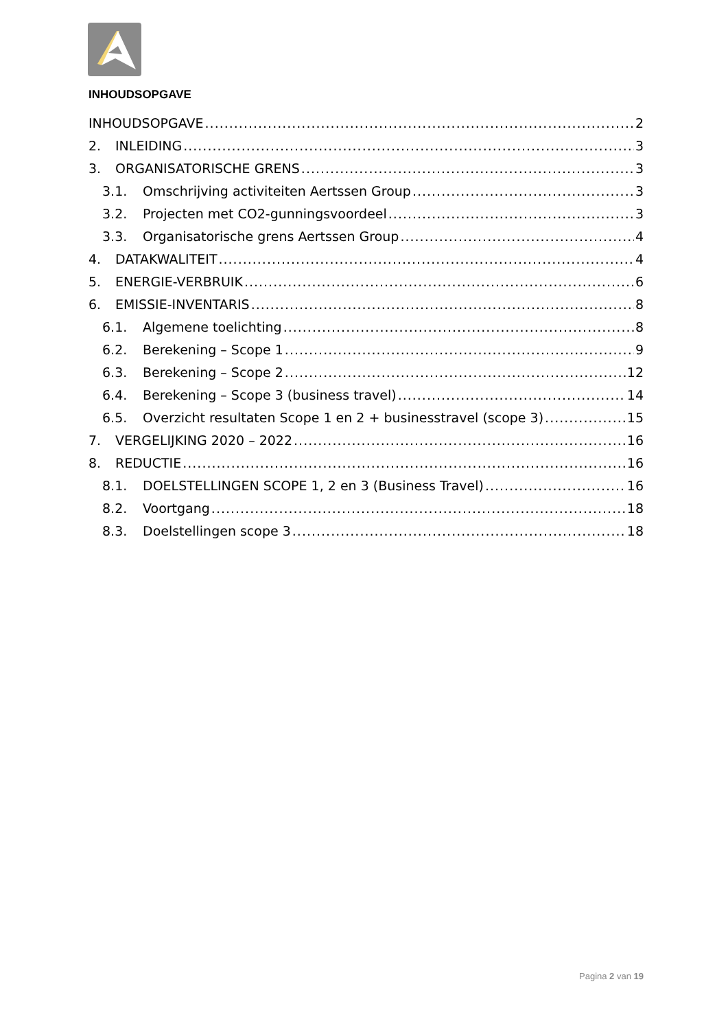INHOUDSOPGAVE
INHOUDSOPGAVE 2
2. INLEIDING 3
3. ORGANISATORISCHE GRENS 3
3.1. Omschrijving activiteiten Aertssen Group 3
3.2. Projecten met CO2-gunningsvoordeel 3
3.3. Organisatorische grens Aertssen Group 4
4. DATAKWALITEIT 4
5. ENERGIE-VERBRUIK 6
6. EMISSIE-INVENTARIS 8
6.1. Algemene toelichting 8
6.2. Berekening – Scope 1 9
6.3. Berekening – Scope 2 12
6.4. Berekening – Scope 3 (business travel) 14
6.5. Overzicht resultaten Scope 1 en 2 + businesstravel (scope 3) 15
7. VERGELIJKING 2020 – 2022 16
8. REDUCTIE 16
8.1. DOELSTELLINGEN SCOPE 1, 2 en 3 (Business Travel) 16
8.2. Voortgang 18
8.3. Doelstellingen scope 3 18
Pagina 2 van 19